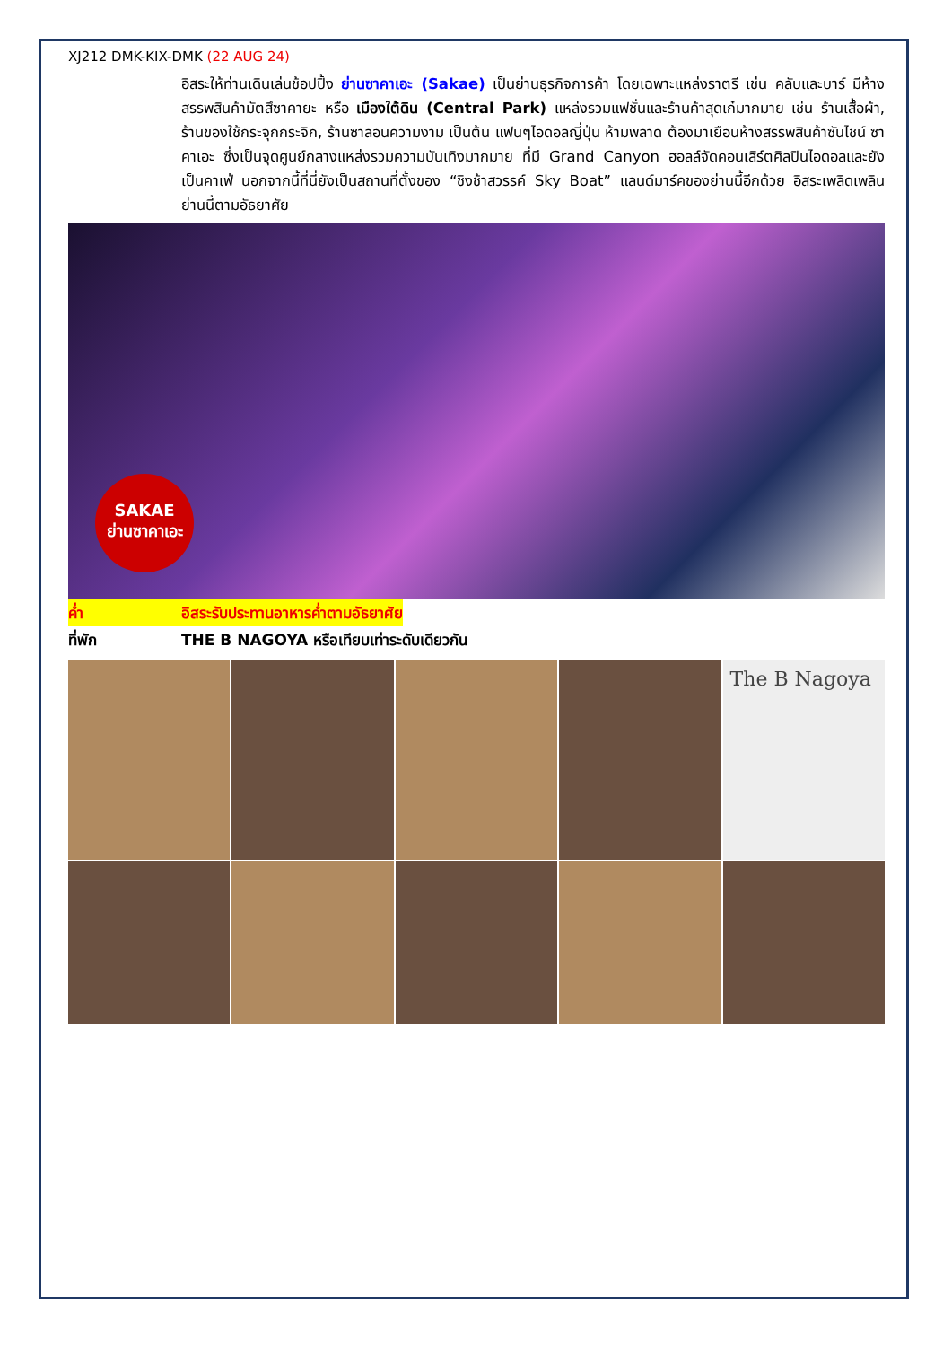XJ212 DMK-KIX-DMK (22 AUG 24)
อิสระให้ท่านเดินเล่นช้อปปิ้ง ย่านซาคาเอะ (Sakae) เป็นย่านธุรกิจการค้า โดยเฉพาะแหล่งราตรี เช่น คลับและบาร์ มีห้างสรรพสินค้ามัตสึซาคายะ หรือ เมืองใต้ดิน (Central Park) แหล่งรวมแฟชั่นและร้านค้าสุดเก๋มากมาย เช่น ร้านเสื้อผ้า, ร้านของใช้กระจุกกระจิก, ร้านซาลอนความงาม เป็นต้น แฟนๆไอดอลญี่ปุ่น ห้ามพลาด ต้องมาเยือนห้างสรรพสินค้าซันไชน์ ซาคาเอะ ซึ่งเป็นจุดศูนย์กลางแหล่งรวมความบันเทิงมากมาย ที่มี Grand Canyon ฮอลล์จัดคอนเสิร์ตศิลปินไอดอลและยังเป็นคาเฟ่ นอกจากนี้ที่นี่ยังเป็นสถานที่ตั้งของ “ชิงช้าสวรรค์ Sky Boat” แลนด์มาร์คของย่านนี้อีกด้วย อิสระเพลิดเพลินย่านนี้ตามอัธยาศัย
SAKAE
ย่านซาคาเอะ
ค่ำ อิสระรับประทานอาหารค่ำตามอัธยาศัย
ที่พัก THE B NAGOYA หรือเทียบเท่าระดับเดียวกัน
The B Nagoya